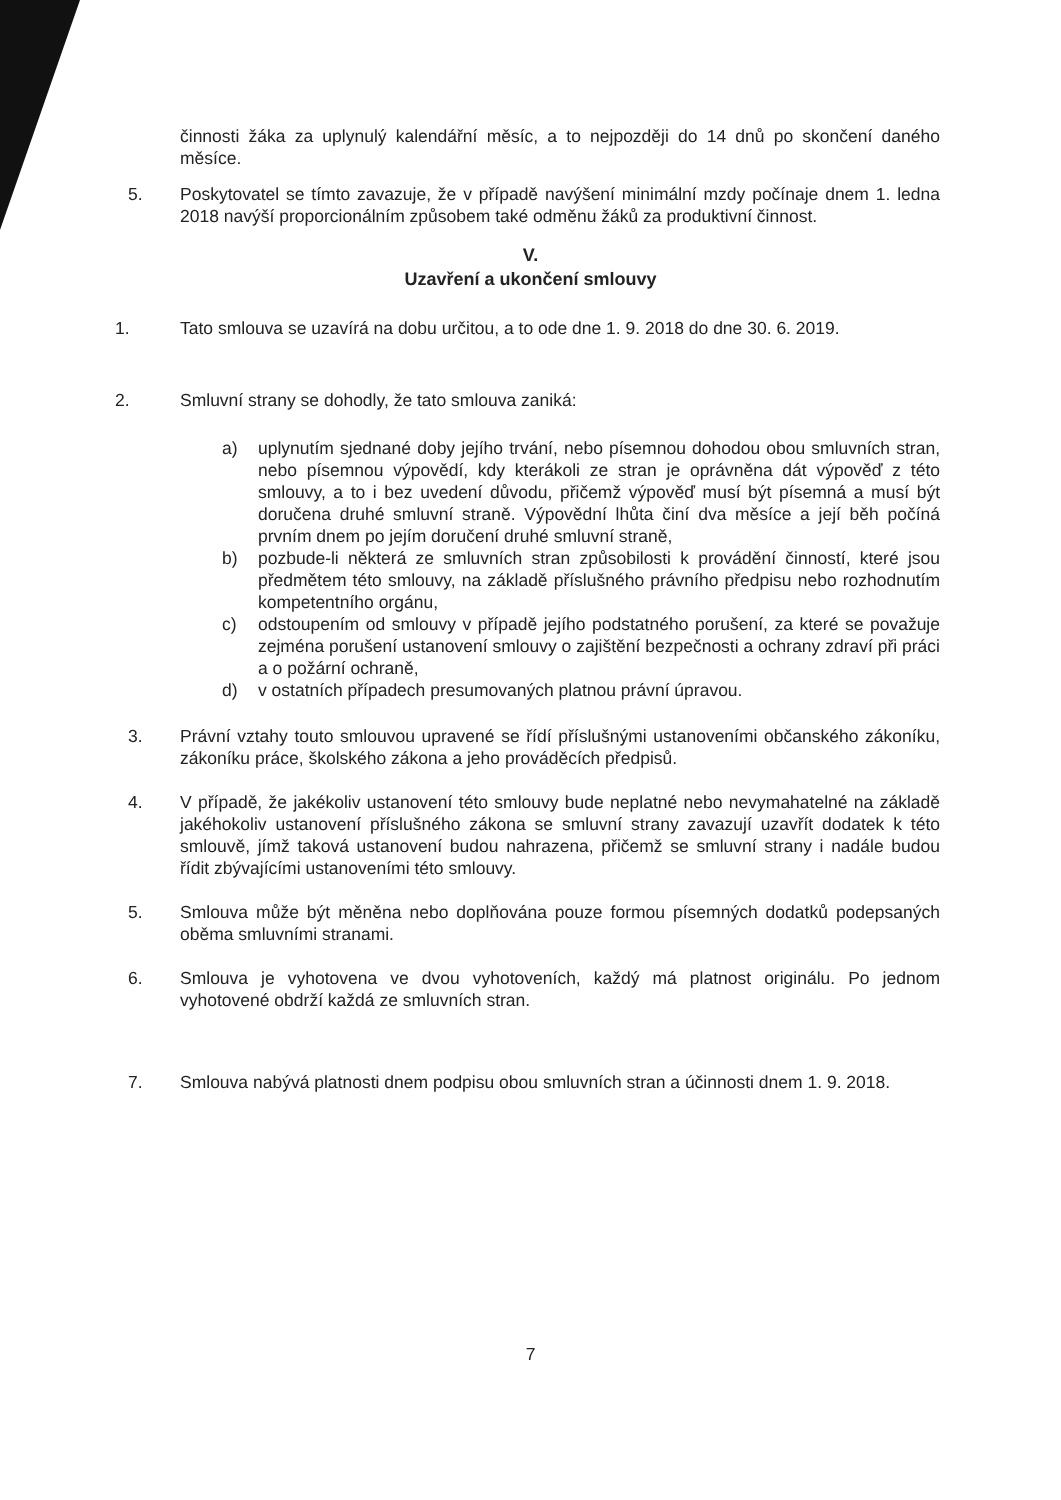činnosti žáka za uplynulý kalendářní měsíc, a to nejpozději do 14 dnů po skončení daného měsíce.
5. Poskytovatel se tímto zavazuje, že v případě navýšení minimální mzdy počínaje dnem 1. ledna 2018 navýší proporcionálním způsobem také odměnu žáků za produktivní činnost.
V.
Uzavření a ukončení smlouvy
1. Tato smlouva se uzavírá na dobu určitou, a to ode dne 1. 9. 2018 do dne 30. 6. 2019.
2. Smluvní strany se dohodly, že tato smlouva zaniká:
a) uplynutím sjednané doby jejího trvání, nebo písemnou dohodou obou smluvních stran, nebo písemnou výpovědí, kdy kterákoli ze stran je oprávněna dát výpověď z této smlouvy, a to i bez uvedení důvodu, přičemž výpověď musí být písemná a musí být doručena druhé smluvní straně. Výpovědní lhůta činí dva měsíce a její běh počíná prvním dnem po jejím doručení druhé smluvní straně,
b) pozbude-li některá ze smluvních stran způsobilosti k provádění činností, které jsou předmětem této smlouvy, na základě příslušného právního předpisu nebo rozhodnutím kompetentního orgánu,
c) odstoupením od smlouvy v případě jejího podstatného porušení, za které se považuje zejména porušení ustanovení smlouvy o zajištění bezpečnosti a ochrany zdraví při práci a o požární ochraně,
d) v ostatních případech presumovaných platnou právní úpravou.
3. Právní vztahy touto smlouvou upravené se řídí příslušnými ustanoveními občanského zákoníku, zákoníku práce, školského zákona a jeho prováděcích předpisů.
4. V případě, že jakékoliv ustanovení této smlouvy bude neplatné nebo nevymahatelné na základě jakéhokoliv ustanovení příslušného zákona se smluvní strany zavazují uzavřít dodatek k této smlouvě, jímž taková ustanovení budou nahrazena, přičemž se smluvní strany i nadále budou řídit zbývajícími ustanoveními této smlouvy.
5. Smlouva může být měněna nebo doplňována pouze formou písemných dodatků podepsaných oběma smluvními stranami.
6. Smlouva je vyhotovena ve dvou vyhotoveních, každý má platnost originálu. Po jednom vyhotovené obdrží každá ze smluvních stran.
7. Smlouva nabývá platnosti dnem podpisu obou smluvních stran a účinnosti dnem 1. 9. 2018.
7